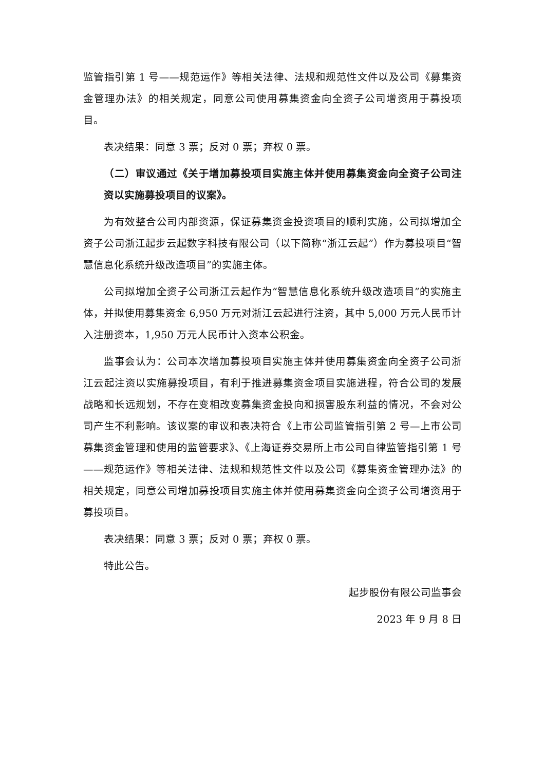监管指引第 1 号——规范运作》等相关法律、法规和规范性文件以及公司《募集资金管理办法》的相关规定，同意公司使用募集资金向全资子公司增资用于募投项目。
表决结果：同意 3 票；反对 0 票；弃权 0 票。
（二）审议通过《关于增加募投项目实施主体并使用募集资金向全资子公司注资以实施募投项目的议案》。
为有效整合公司内部资源，保证募集资金投资项目的顺利实施，公司拟增加全资子公司浙江起步云起数字科技有限公司（以下简称“浙江云起”）作为募投项目“智慧信息化系统升级改造项目”的实施主体。
公司拟增加全资子公司浙江云起作为“智慧信息化系统升级改造项目”的实施主体，并拟使用募集资金 6,950 万元对浙江云起进行注资，其中 5,000 万元人民币计入注册资本，1,950 万元人民币计入资本公积金。
监事会认为：公司本次增加募投项目实施主体并使用募集资金向全资子公司浙江云起注资以实施募投项目，有利于推进募集资金项目实施进程，符合公司的发展战略和长远规划，不存在变相改变募集资金投向和损害股东利益的情况，不会对公司产生不利影响。该议案的审议和表决符合《上市公司监管指引第 2 号—上市公司募集资金管理和使用的监管要求》、《上海证券交易所上市公司自律监管指引第 1 号——规范运作》等相关法律、法规和规范性文件以及公司《募集资金管理办法》的相关规定，同意公司增加募投项目实施主体并使用募集资金向全资子公司增资用于募投项目。
表决结果：同意 3 票；反对 0 票；弃权 0 票。
特此公告。
起步股份有限公司监事会
2023 年 9 月 8 日